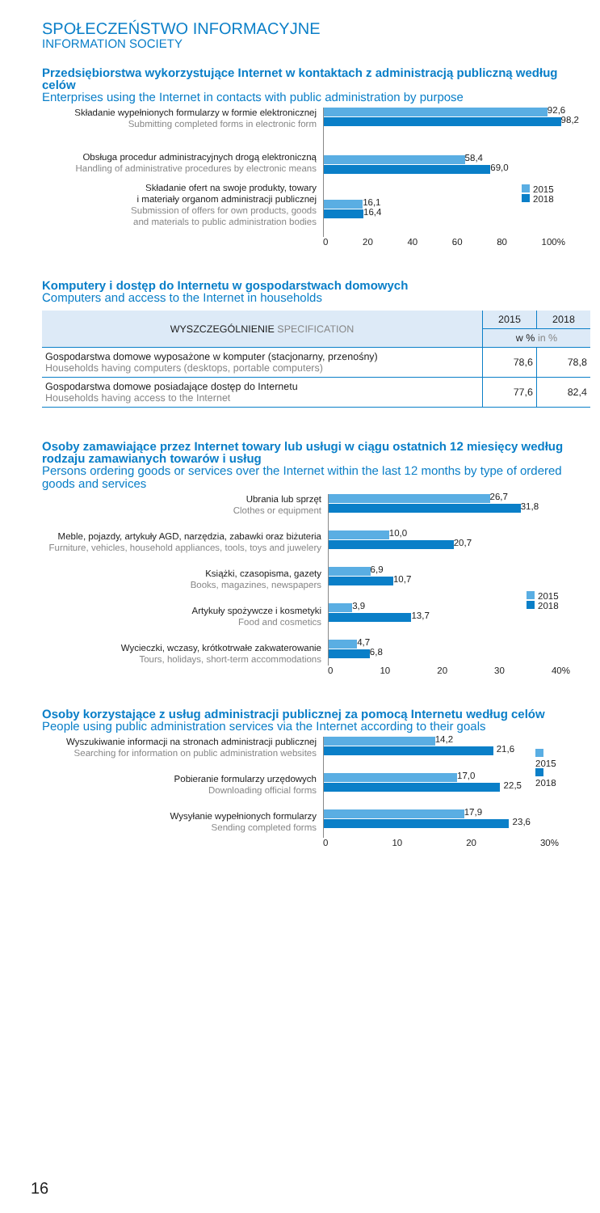SPOŁECZEŃSTWO INFORMACYJNE
INFORMATION SOCIETY
Przedsiębiorstwa wykorzystujące Internet w kontaktach z administracją publiczną według celów
Enterprises using the Internet in contacts with public administration by purpose
Składanie wypełnionych formularzy w formie elektronicznej
Submitting completed forms in electronic form
Obsługa procedur administracyjnych drogą elektroniczną
Handling of administrative procedures by electronic means
Składanie ofert na swoje produkty, towary
i materiały organom administracji publicznej
Submission of offers for own products, goods
and materials to public administration bodies
92,6
98,2
58,4
69,0
2015
2018
16,1
16,4
0 20 40 60 80 100%
Komputery i dostęp do Internetu w gospodarstwach domowych
Computers and access to the Internet in households
| WYSZCZEGÓLNIENIE SPECIFICATION | 2015 | 2018 |
| --- | --- | --- |
| | w % in % | |
| Gospodarstwa domowe wyposażone w komputer (stacjonarny, przenośny) Households having computers (desktops, portable computers) | 78,6 | 78,8 |
| Gospodarstwa domowe posiadające dostęp do Internetu Households having access to the Internet | 77,6 | 82,4 |
Osoby zamawiające przez Internet towary lub usługi w ciągu ostatnich 12 miesięcy według rodzaju zamawianych towarów i usług
Persons ordering goods or services over the Internet within the last 12 months by type of ordered goods and services
Ubrania lub sprzęt
Clothes or equipment
Meble, pojazdy, artykuły AGD, narzędzia, zabawki oraz biżuteria
Furniture, vehicles, household appliances, tools, toys and juwelery
Książki, czasopisma, gazety
Books, magazines, newspapers
Artykuły spożywcze i kosmetyki
Food and cosmetics
Wycieczki, wczasy, krótkotrwałe zakwaterowanie
Tours, holidays, short-term accommodations
26,7
31,8
10,0
20,7
6,9
10,7
3,9
13,7
4,7
6,8
2015
2018
0 10 20 30 40%
Osoby korzystające z usług administracji publicznej za pomocą Internetu według celów
People using public administration services via the Internet according to their goals
Wyszukiwanie informacji na stronach administracji publicznej
Searching for information on public administration websites
Pobieranie formularzy urzędowych
Downloading official forms
Wysyłanie wypełnionych formularzy
Sending completed forms
14,2
21,6
17,0
22,5
17,9
23,6
2015
2018
0 10 20 30%
16